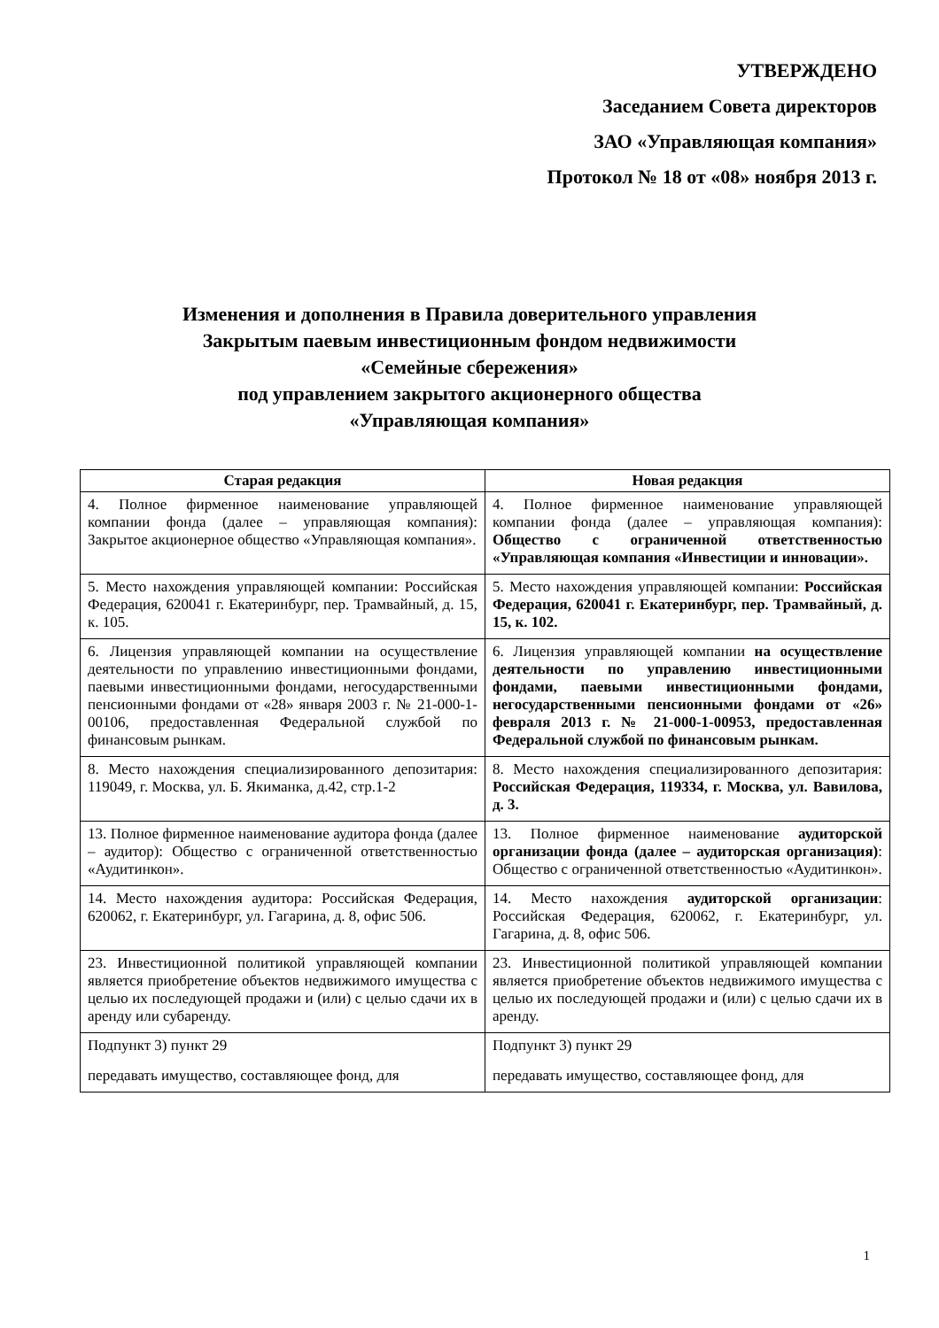УТВЕРЖДЕНО
Заседанием Совета директоров
ЗАО «Управляющая компания»
Протокол № 18 от «08» ноября 2013 г.
Изменения и дополнения в Правила доверительного управления
Закрытым паевым инвестиционным фондом недвижимости
«Семейные сбережения»
под управлением закрытого акционерного общества
«Управляющая компания»
| Старая редакция | Новая редакция |
| --- | --- |
| 4. Полное фирменное наименование управляющей компании фонда (далее – управляющая компания): Закрытое акционерное общество «Управляющая компания». | 4. Полное фирменное наименование управляющей компании фонда (далее – управляющая компания): Общество с ограниченной ответственностью «Управляющая компания «Инвестиции и инновации». |
| 5. Место нахождения управляющей компании: Российская Федерация, 620041 г. Екатеринбург, пер. Трамвайный, д. 15, к. 105. | 5. Место нахождения управляющей компании: Российская Федерация, 620041 г. Екатеринбург, пер. Трамвайный, д. 15, к. 102. |
| 6. Лицензия управляющей компании на осуществление деятельности по управлению инвестиционными фондами, паевыми инвестиционными фондами, негосударственными пенсионными фондами от «28» января 2003 г. № 21-000-1-00106, предоставленная Федеральной службой по финансовым рынкам. | 6. Лицензия управляющей компании на осуществление деятельности по управлению инвестиционными фондами, паевыми инвестиционными фондами, негосударственными пенсионными фондами от «26» февраля 2013 г. № 21-000-1-00953, предоставленная Федеральной службой по финансовым рынкам. |
| 8. Место нахождения специализированного депозитария: 119049, г. Москва, ул. Б. Якиманка, д.42, стр.1-2 | 8. Место нахождения специализированного депозитария: Российская Федерация, 119334, г. Москва, ул. Вавилова, д. 3. |
| 13. Полное фирменное наименование аудитора фонда (далее – аудитор): Общество с ограниченной ответственностью «Аудитинкон». | 13. Полное фирменное наименование аудиторской организации фонда (далее – аудиторская организация) : Общество с ограниченной ответственностью «Аудитинкон». |
| 14. Место нахождения аудитора: Российская Федерация, 620062, г. Екатеринбург, ул. Гагарина, д. 8, офис 506. | 14. Место нахождения аудиторской организации : Российская Федерация, 620062, г. Екатеринбург, ул. Гагарина, д. 8, офис 506. |
| 23. Инвестиционной политикой управляющей компании является приобретение объектов недвижимого имущества с целью их последующей продажи и (или) с целью сдачи их в аренду или субаренду. | 23. Инвестиционной политикой управляющей компании является приобретение объектов недвижимого имущества с целью их последующей продажи и (или) с целью сдачи их в аренду. |
| Подпункт 3) пункт 29 передавать имущество, составляющее фонд, для | Подпункт 3) пункт 29 передавать имущество, составляющее фонд, для |
1